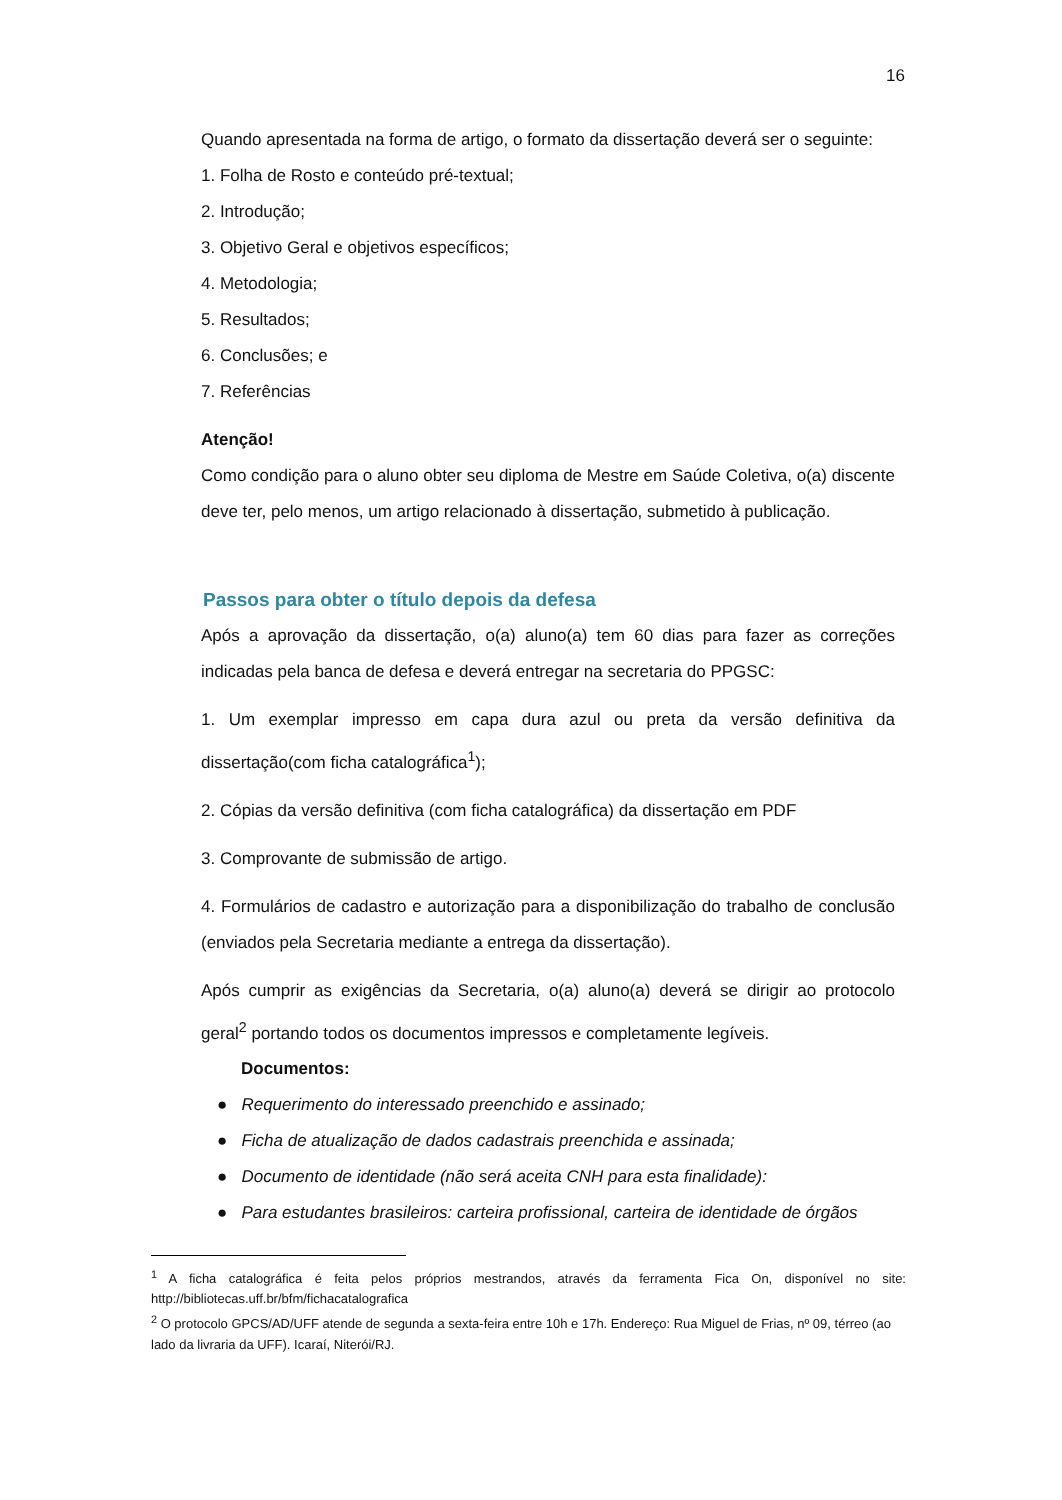16
Quando apresentada na forma de artigo, o formato da dissertação deverá ser o seguinte:
1. Folha de Rosto e conteúdo pré-textual;
2. Introdução;
3. Objetivo Geral e objetivos específicos;
4. Metodologia;
5. Resultados;
6. Conclusões; e
7. Referências
Atenção!
Como condição para o aluno obter seu diploma de Mestre em Saúde Coletiva, o(a) discente deve ter, pelo menos, um artigo relacionado à dissertação, submetido à publicação.
Passos para obter o título depois da defesa
Após a aprovação da dissertação, o(a) aluno(a) tem 60 dias para fazer as correções indicadas pela banca de defesa e deverá entregar na secretaria do PPGSC:
1. Um exemplar impresso em capa dura azul ou preta da versão definitiva da dissertação(com ficha catalográfica<sup>1</sup>);
2. Cópias da versão definitiva (com ficha catalográfica) da dissertação em PDF
3. Comprovante de submissão de artigo.
4. Formulários de cadastro e autorização para a disponibilização do trabalho de conclusão (enviados pela Secretaria mediante a entrega da dissertação).
Após cumprir as exigências da Secretaria, o(a) aluno(a) deverá se dirigir ao protocolo geral<sup>2</sup> portando todos os documentos impressos e completamente legíveis.
Documentos:
● Requerimento do interessado preenchido e assinado;
● Ficha de atualização de dados cadastrais preenchida e assinada;
● Documento de identidade (não será aceita CNH para esta finalidade):
● Para estudantes brasileiros: carteira profissional, carteira de identidade de órgãos
<sup>1</sup> A ficha catalográfica é feita pelos próprios mestrandos, através da ferramenta Fica On, disponível no site: http://bibliotecas.uff.br/bfm/fichacatalografica
<sup>2</sup> O protocolo GPCS/AD/UFF atende de segunda a sexta-feira entre 10h e 17h. Endereço: Rua Miguel de Frias, nº 09, térreo (ao lado da livraria da UFF). Icaraí, Niterói/RJ.